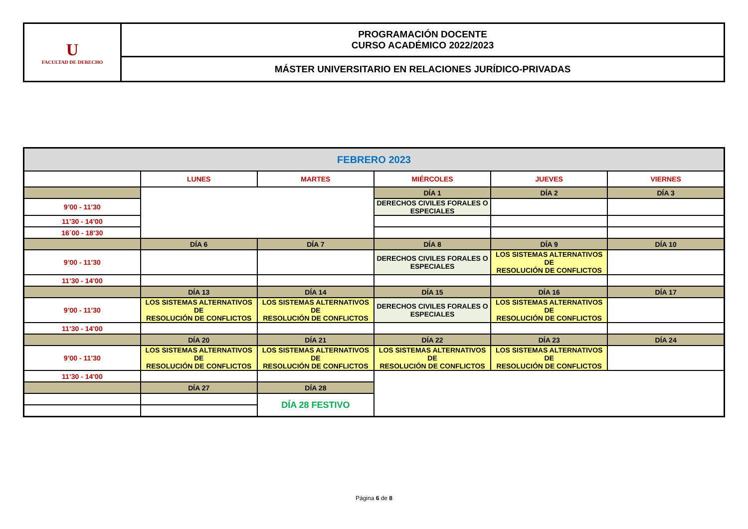| U FACULTAD DE DERECHO | PROGRAMACIÓN DOCENTE CURSO ACADÉMICO 2022/2023 |
| | MÁSTER UNIVERSITARIO EN RELACIONES JURÍDICO-PRIVADAS |
| FEBRERO 2023 | | | | | |
| --- | --- | --- | --- | --- | --- |
| | LUNES | MARTES | MIÉRCOLES | JUEVES | VIERNES |
| | | | DÍA 1 | DÍA 2 | DÍA 3 |
| 9’00 - 11’30 | | | DERECHOS CIVILES FORALES O ESPECIALES | | |
| 11’30 - 14’00 | | | | | |
| 16´00 - 18’30 | | | | | |
| | DÍA 6 | DÍA 7 | DÍA 8 | DÍA 9 | DÍA 10 |
| 9’00 - 11’30 | | | DERECHOS CIVILES FORALES O ESPECIALES | LOS SISTEMAS ALTERNATIVOS DE RESOLUCIÓN DE CONFLICTOS | |
| 11’30 - 14’00 | | | | | |
| | DÍA 13 | DÍA 14 | DÍA 15 | DÍA 16 | DÍA 17 |
| 9’00 - 11’30 | LOS SISTEMAS ALTERNATIVOS DE RESOLUCIÓN DE CONFLICTOS | LOS SISTEMAS ALTERNATIVOS DE RESOLUCIÓN DE CONFLICTOS | DERECHOS CIVILES FORALES O ESPECIALES | LOS SISTEMAS ALTERNATIVOS DE RESOLUCIÓN DE CONFLICTOS | |
| 11’30 - 14’00 | | | | | |
| | DÍA 20 | DÍA 21 | DÍA 22 | DÍA 23 | DÍA 24 |
| 9’00 - 11’30 | LOS SISTEMAS ALTERNATIVOS DE RESOLUCIÓN DE CONFLICTOS | LOS SISTEMAS ALTERNATIVOS DE RESOLUCIÓN DE CONFLICTOS | LOS SISTEMAS ALTERNATIVOS DE RESOLUCIÓN DE CONFLICTOS | LOS SISTEMAS ALTERNATIVOS DE RESOLUCIÓN DE CONFLICTOS | |
| 11’30 - 14’00 | | | | | |
| | DÍA 27 | DÍA 28 | | | |
| | | DÍA 28 FESTIVO | | | |
Página 6 de 8